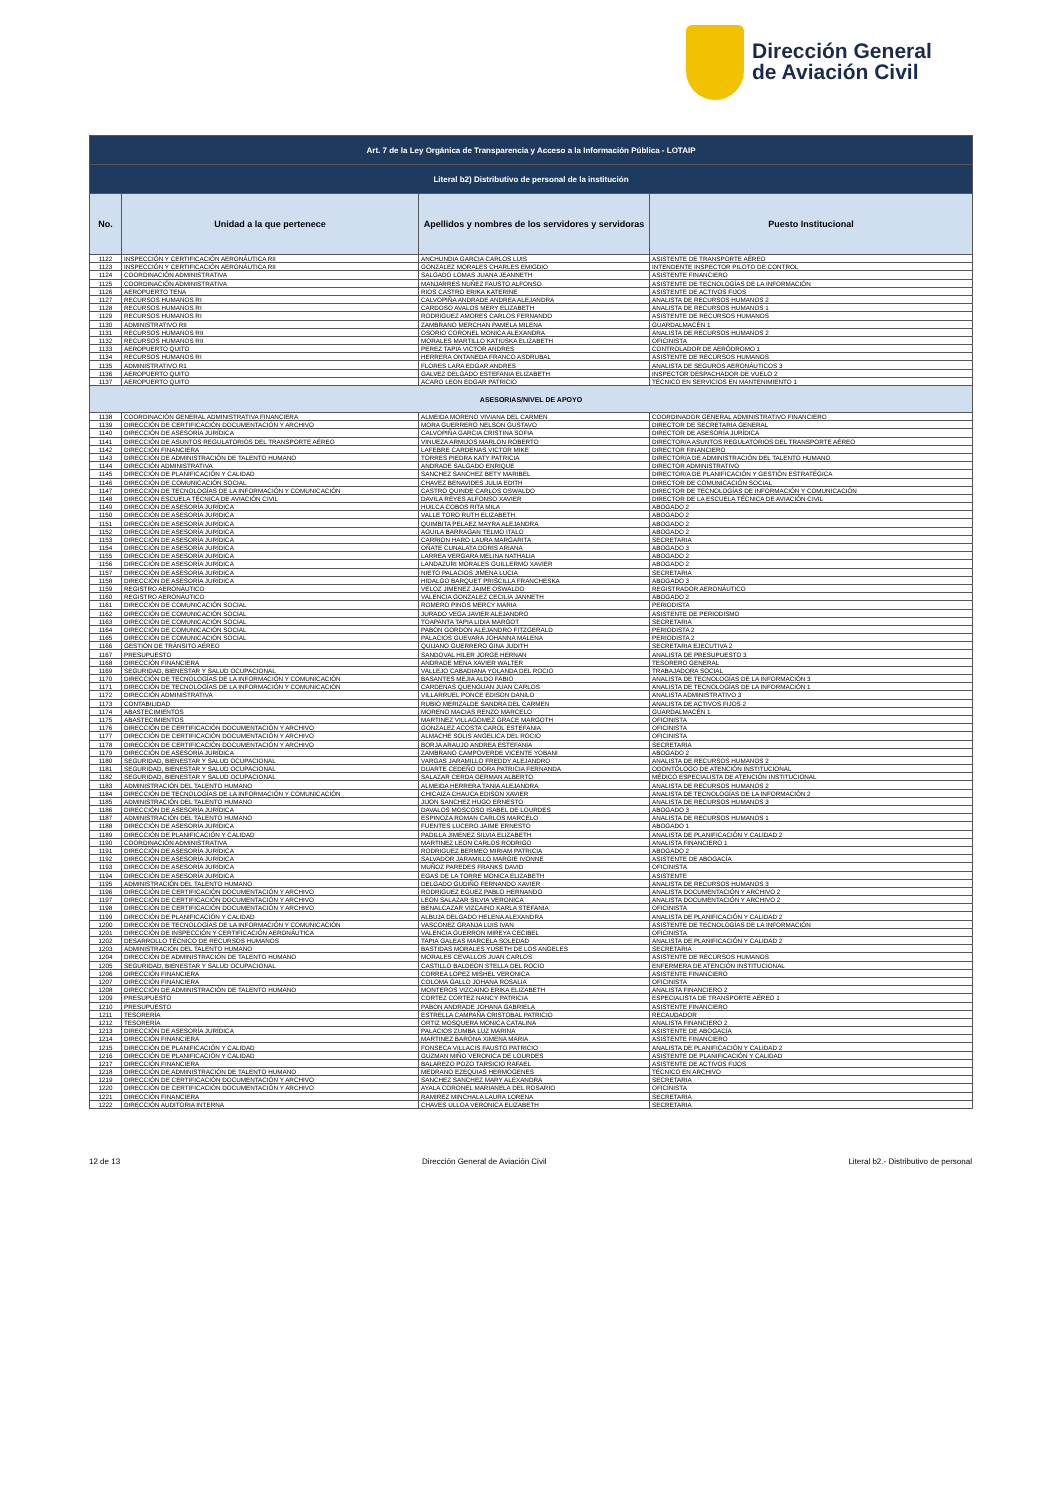Dirección General
de Aviación Civil
| Art. 7 de la Ley Orgánica de Transparencia y Acceso a la Información Pública - LOTAIP | | | |
| Literal b2) Distributivo de personal de la institución | | | |
| No. | Unidad a la que pertenece | Apellidos y nombres de los servidores y servidoras | Puesto Institucional |
| 1122 | INSPECCIÓN Y CERTIFICACIÓN AERONÁUTICA RII | ANCHUNDIA GARCIA CARLOS LUIS | ASISTENTE DE TRANSPORTE AÉREO |
| 1123 | INSPECCIÓN Y CERTIFICACIÓN AERONÁUTICA RII | GONZALEZ MORALES CHARLES EMIGDIO | INTENDENTE INSPECTOR PILOTO DE CONTROL |
| 1124 | COORDINACIÓN ADMINISTRATIVA | SALGADO LOMAS JUANA JEANNETH | ASISTENTE FINANCIERO |
| 1125 | COORDINACIÓN ADMINISTRATIVA | MANJARRES NUÑEZ FAUSTO ALFONSO | ASISTENTE DE TECNOLOGÍAS DE LA INFORMACIÓN |
| 1126 | AEROPUERTO TENA | RIOS CASTRO ERIKA KATERINE | ASISTENTE DE ACTIVOS FIJOS |
| 1127 | RECURSOS HUMANOS RI | CALVOPIÑA ANDRADE ANDREA ALEJANDRA | ANALISTA DE RECURSOS HUMANOS 2 |
| 1128 | RECURSOS HUMANOS RI | CARDOSO AVALOS MERY ELIZABETH | ANALISTA DE RECURSOS HUMANOS 1 |
| 1129 | RECURSOS HUMANOS RI | RODRIGUEZ AMORES CARLOS FERNANDO | ASISTENTE DE RECURSOS HUMANOS |
| 1130 | ADMINISTRATIVO RII | ZAMBRANO MERCHAN PAMELA MILENA | GUARDALMACÉN 1 |
| 1131 | RECURSOS HUMANOS RII | OSORIO CORONEL MONICA ALEXANDRA | ANALISTA DE RECURSOS HUMANOS 2 |
| 1132 | RECURSOS HUMANOS RII | MORALES MARTILLO KATIUSKA ELIZABETH | OFICINISTA |
| 1133 | AEROPUERTO QUITO | PEREZ TAPIA VICTOR ANDRES | CONTROLADOR DE AERÓDROMO 1 |
| 1134 | RECURSOS HUMANOS RI | HERRERA ONTANEDA FRANCO ASDRUBAL | ASISTENTE DE RECURSOS HUMANOS |
| 1135 | ADMINISTRATIVO R1 | FLORES LARA EDGAR ANDRES | ANALISTA DE SEGUROS AERONÁUTICOS 3 |
| 1136 | AEROPUERTO QUITO | GALVEZ DELGADO ESTEFANIA ELIZABETH | INSPECTOR DESPACHADOR DE VUELO 2 |
| 1137 | AEROPUERTO QUITO | ACARO LEON EDGAR PATRICIO | TÉCNICO EN SERVICIOS EN MANTENIMIENTO 1 |
| ASESORIAS/NIVEL DE APOYO | | | |
| 1138 | COORDINACIÓN GENERAL ADMINISTRATIVA FINANCIERA | ALMEIDA MORENO VIVIANA DEL CARMEN | COORDINADOR GENERAL ADMINISTRATIVO FINANCIERO |
| 1139 | DIRECCIÓN DE CERTIFICACIÓN DOCUMENTACIÓN Y ARCHIVO | MORA GUERRERO NELSON GUSTAVO | DIRECTOR DE SECRETARIA GENERAL |
| 1140 | DIRECCIÓN DE ASESORÍA JURÍDICA | CALVOPIÑA GARCIA CRISTINA SOFIA | DIRECTOR DE ASESORÍA JURÍDICA |
| 1141 | DIRECCIÓN DE ASUNTOS REGULATORIOS DEL TRANSPORTE AÉREO | VINUEZA ARMIJOS MARLON ROBERTO | DIRECTOR/A ASUNTOS REGULATORIOS DEL TRANSPORTE AÉREO |
| 1142 | DIRECCIÓN FINANCIERA | LAFEBRE CARDENAS VICTOR MIKE | DIRECTOR FINANCIERO |
| 1143 | DIRECCIÓN DE ADMINISTRACIÓN DE TALENTO HUMANO | TORRES PIEDRA KATY PATRICIA | DIRECTOR/A DE ADMINISTRACIÓN DEL TALENTO HUMANO |
| 1144 | DIRECCIÓN ADMINISTRATIVA | ANDRADE SALGADO ENRIQUE | DIRECTOR ADMINISTRATIVO |
| 1145 | DIRECCIÓN DE PLANIFICACIÓN Y CALIDAD | SANCHEZ SANCHEZ BETY MARIBEL | DIRECTOR/A DE PLANIFICACIÓN Y GESTIÓN ESTRATÉGICA |
| 1146 | DIRECCIÓN DE COMUNICACIÓN SOCIAL | CHAVEZ BENAVIDES JULIA EDITH | DIRECTOR DE COMUNICACIÓN SOCIAL |
| 1147 | DIRECCIÓN DE TECNOLOGÍAS DE LA INFORMACIÓN Y COMUNICACIÓN | CASTRO QUINDE CARLOS OSWALDO | DIRECTOR DE TECNOLOGÍAS DE INFORMACIÓN Y COMUNICACIÓN |
| 1148 | DIRECCIÓN ESCUELA TÉCNICA DE AVIACIÓN CIVIL | DAVILA REYES ALFONSO XAVIER | DIRECTOR DE LA ESCUELA TÉCNICA DE AVIACIÓN CIVIL |
| 1149 | DIRECCIÓN DE ASESORÍA JURÍDICA | HUILCA COBOS RITA MILA | ABOGADO 2 |
| 1150 | DIRECCIÓN DE ASESORÍA JURÍDICA | VALLE TORO RUTH ELIZABETH | ABOGADO 2 |
| 1151 | DIRECCIÓN DE ASESORÍA JURÍDICA | QUIMBITA PELAEZ MAYRA ALEJANDRA | ABOGADO 2 |
| 1152 | DIRECCIÓN DE ASESORÍA JURÍDICA | AGUILA BARRAGAN TELMO ITALO | ABOGADO 2 |
| 1153 | DIRECCIÓN DE ASESORÍA JURÍDICA | CARRION HARO LAURA MARGARITA | SECRETARIA |
| 1154 | DIRECCIÓN DE ASESORÍA JURÍDICA | OÑATE CUNALATA DORIS ARIANA | ABOGADO 3 |
| 1155 | DIRECCIÓN DE ASESORÍA JURÍDICA | LARREA VERGARA MELINA NATHALIA | ABOGADO 2 |
| 1156 | DIRECCIÓN DE ASESORÍA JURÍDICA | LANDAZURI MORALES GUILLERMO XAVIER | ABOGADO 2 |
| 1157 | DIRECCIÓN DE ASESORÍA JURÍDICA | NIETO PALACIOS JIMENA LUCIA | SECRETARIA |
| 1158 | DIRECCIÓN DE ASESORÍA JURÍDICA | HIDALGO BARQUET PRISCILLA FRANCHESKA | ABOGADO 3 |
| 1159 | REGISTRO AERONÁUTICO | VELOZ JIMENEZ JAIME OSWALDO | REGISTRADOR AERONÁUTICO |
| 1160 | REGISTRO AERONÁUTICO | VALENCIA GONZALEZ CECILIA JANNETH | ABOGADO 2 |
| 1161 | DIRECCIÓN DE COMUNICACIÓN SOCIAL | ROMERO PINOS MERCY MARIA | PERIODISTA |
| 1162 | DIRECCIÓN DE COMUNICACIÓN SOCIAL | JURADO VEGA JAVIER ALEJANDRO | ASISTENTE DE PERIODISMO |
| 1163 | DIRECCIÓN DE COMUNICACIÓN SOCIAL | TOAPANTA TAPIA LIDIA MARGOT | SECRETARIA |
| 1164 | DIRECCIÓN DE COMUNICACIÓN SOCIAL | PABON GORDON ALEJANDRO FITZGERALD | PERIODISTA 2 |
| 1165 | DIRECCIÓN DE COMUNICACIÓN SOCIAL | PALACIOS GUEVARA JOHANNA MALENA | PERIODISTA 2 |
| 1166 | GESTIÓN DE TRÁNSITO AÉREO | QUIJANO GUERRERO GINA JUDITH | SECRETARIA EJECUTIVA 2 |
| 1167 | PRESUPUESTO | SANDOVAL HILER JORGE HERNAN | ANALISTA DE PRESUPUESTO 3 |
| 1168 | DIRECCIÓN FINANCIERA | ANDRADE MENA XAVIER WALTER | TESORERO GENERAL |
| 1169 | SEGURIDAD, BIENESTAR Y SALUD OCUPACIONAL | VALLEJO CABADIANA YOLANDA DEL ROCIO | TRABAJADORA SOCIAL |
| 1170 | DIRECCIÓN DE TECNOLOGÍAS DE LA INFORMACIÓN Y COMUNICACIÓN | BASANTES MEJIA ALDO FABIO | ANALISTA DE TECNOLOGÍAS DE LA INFORMACIÓN 3 |
| 1171 | DIRECCIÓN DE TECNOLOGÍAS DE LA INFORMACIÓN Y COMUNICACIÓN | CARDENAS QUENGUAN JUAN CARLOS | ANALISTA DE TECNOLOGÍAS DE LA INFORMACIÓN 1 |
| 1172 | DIRECCIÓN ADMINISTRATIVA | VILLARRUEL PONCE EDISON DANILO | ANALISTA ADMINISTRATIVO 3 |
| 1173 | CONTABILIDAD | RUBIO MERIZALDE SANDRA DEL CARMEN | ANALISTA DE ACTIVOS FIJOS 2 |
| 1174 | ABASTECIMIENTOS | MORENO MACIAS RENZO MARCELO | GUARDALMACÉN 1 |
| 1175 | ABASTECIMIENTOS | MARTINEZ VILLAGOMEZ GRACE MARGOTH | OFICINISTA |
| 1176 | DIRECCIÓN DE CERTIFICACIÓN DOCUMENTACIÓN Y ARCHIVO | GONZALEZ ACOSTA CAROL ESTEFANIA | OFICINISTA |
| 1177 | DIRECCIÓN DE CERTIFICACIÓN DOCUMENTACIÓN Y ARCHIVO | ALMACHE SOLIS ANGELICA DEL ROCIO | OFICINISTA |
| 1178 | DIRECCIÓN DE CERTIFICACIÓN DOCUMENTACIÓN Y ARCHIVO | BORJA ARAUJO ANDREA ESTEFANIA | SECRETARIA |
| 1179 | DIRECCIÓN DE ASESORÍA JURÍDICA | ZAMBRANO CAMPOVERDE VICENTE YOBANI | ABOGADO 2 |
| 1180 | SEGURIDAD, BIENESTAR Y SALUD OCUPACIONAL | VARGAS JARAMILLO FREDDY ALEJANDRO | ANALISTA DE RECURSOS HUMANOS 2 |
| 1181 | SEGURIDAD, BIENESTAR Y SALUD OCUPACIONAL | DUARTE CEDEÑO DORA PATRICIA FERNANDA | ODONTÓLOGO DE ATENCIÓN INSTITUCIONAL |
| 1182 | SEGURIDAD, BIENESTAR Y SALUD OCUPACIONAL | SALAZAR CERDA GERMAN ALBERTO | MÉDICO ESPECIALISTA DE ATENCIÓN INSTITUCIONAL |
| 1183 | ADMINISTRACIÓN DEL TALENTO HUMANO | ALMEIDA HERRERA TANIA ALEJANDRA | ANALISTA DE RECURSOS HUMANOS 2 |
| 1184 | DIRECCIÓN DE TECNOLOGÍAS DE LA INFORMACIÓN Y COMUNICACIÓN | CHICAIZA CHAUCA EDISON XAVIER | ANALISTA DE TECNOLOGÍAS DE LA INFORMACIÓN 2 |
| 1185 | ADMINISTRACIÓN DEL TALENTO HUMANO | JIJON SANCHEZ HUGO ERNESTO | ANALISTA DE RECURSOS HUMANOS 3 |
| 1186 | DIRECCIÓN DE ASESORÍA JURÍDICA | DAVALOS MOSCOSO ISABEL DE LOURDES | ABOGADO 3 |
| 1187 | ADMINISTRACIÓN DEL TALENTO HUMANO | ESPINOZA ROMAN CARLOS MARCELO | ANALISTA DE RECURSOS HUMANOS 1 |
| 1188 | DIRECCIÓN DE ASESORÍA JURÍDICA | FUENTES LUCERO JAIME ERNESTO | ABOGADO 1 |
| 1189 | DIRECCIÓN DE PLANIFICACIÓN Y CALIDAD | PADILLA JIMENEZ SILVIA ELIZABETH | ANALISTA DE PLANIFICACIÓN Y CALIDAD 2 |
| 1190 | COORDINACIÓN ADMINISTRATIVA | MARTINEZ LEON CARLOS RODRIGO | ANALISTA FINANCIERO 1 |
| 1191 | DIRECCIÓN DE ASESORÍA JURÍDICA | RODRIGUEZ BERMEO MIRIAM PATRICIA | ABOGADO 2 |
| 1192 | DIRECCIÓN DE ASESORÍA JURÍDICA | SALVADOR JARAMILLO MARGIE IVONNE | ASISTENTE DE ABOGACÍA |
| 1193 | DIRECCIÓN DE ASESORÍA JURÍDICA | MUÑOZ PAREDES FRANKS DAVID | OFICINISTA |
| 1194 | DIRECCIÓN DE ASESORÍA JURÍDICA | EGAS DE LA TORRE MONICA ELIZABETH | ASISTENTE |
| 1195 | ADMINISTRACIÓN DEL TALENTO HUMANO | DELGADO GUDIÑO FERNANDO XAVIER | ANALISTA DE RECURSOS HUMANOS 3 |
| 1196 | DIRECCIÓN DE CERTIFICACIÓN DOCUMENTACIÓN Y ARCHIVO | RODRIGUEZ EGUEZ PABLO HERNANDO | ANALISTA DOCUMENTACIÓN Y ARCHIVO 2 |
| 1197 | DIRECCIÓN DE CERTIFICACIÓN DOCUMENTACIÓN Y ARCHIVO | LEON SALAZAR SILVIA VERONICA | ANALISTA DOCUMENTACIÓN Y ARCHIVO 2 |
| 1198 | DIRECCIÓN DE CERTIFICACIÓN DOCUMENTACIÓN Y ARCHIVO | BENALCAZAR VIZCAINO KARLA STEFANIA | OFICINISTA |
| 1199 | DIRECCIÓN DE PLANIFICACIÓN Y CALIDAD | ALBUJA DELGADO HELENA ALEXANDRA | ANALISTA DE PLANIFICACIÓN Y CALIDAD 2 |
| 1200 | DIRECCIÓN DE TECNOLOGÍAS DE LA INFORMACIÓN Y COMUNICACIÓN | VASCONEZ GRANJA LUIS IVAN | ASISTENTE DE TECNOLOGÍAS DE LA INFORMACIÓN |
| 1201 | DIRECCIÓN DE INSPECCIÓN Y CERTIFICACIÓN AERONÁUTICA | VALENCIA GUERRON MIREYA CECIBEL | OFICINISTA |
| 1202 | DESARROLLO TÉCNICO DE RECURSOS HUMANOS | TAPIA GALEAS MARCELA SOLEDAD | ANALISTA DE PLANIFICACIÓN Y CALIDAD 2 |
| 1203 | ADMINISTRACIÓN DEL TALENTO HUMANO | BASTIDAS MORALES YUSETH DE LOS ANGELES | SECRETARIA |
| 1204 | DIRECCIÓN DE ADMINISTRACIÓN DE TALENTO HUMANO | MORALES CEVALLOS JUAN CARLOS | ASISTENTE DE RECURSOS HUMANOS |
| 1205 | SEGURIDAD, BIENESTAR Y SALUD OCUPACIONAL | CASTILLO BALDEON STELLA DEL ROCIO | ENFERMERA DE ATENCIÓN INSTITUCIONAL |
| 1206 | DIRECCIÓN FINANCIERA | CORREA LOPEZ MISHEL VERONICA | ASISTENTE FINANCIERO |
| 1207 | DIRECCIÓN FINANCIERA | COLOMA GALLO JOHANA ROSALIA | OFICINISTA |
| 1208 | DIRECCIÓN DE ADMINISTRACIÓN DE TALENTO HUMANO | MONTEROS VIZCAINO ERIKA ELIZABETH | ANALISTA FINANCIERO 2 |
| 1209 | PRESUPUESTO | CORTEZ CORTEZ NANCY PATRICIA | ESPECIALISTA DE TRANSPORTE AÉREO 1 |
| 1210 | PRESUPUESTO | PABON ANDRADE JOHANA GABRIELA | ASISTENTE FINANCIERO |
| 1211 | TESORERÍA | ESTRELLA CAMPAÑA CRISTOBAL PATRICIO | RECAUDADOR |
| 1212 | TESORERÍA | ORTIZ MOSQUERA MONICA CATALINA | ANALISTA FINANCIERO 2 |
| 1213 | DIRECCIÓN DE ASESORÍA JURÍDICA | PALACIOS ZUMBA LUZ MARINA | ASISTENTE DE ABOGACÍA |
| 1214 | DIRECCIÓN FINANCIERA | MARTINEZ BARONA XIMENA MARIA | ASISTENTE FINANCIERO |
| 1215 | DIRECCIÓN DE PLANIFICACIÓN Y CALIDAD | FONSECA VILLACIS FAUSTO PATRICIO | ANALISTA DE PLANIFICACIÓN Y CALIDAD 2 |
| 1216 | DIRECCIÓN DE PLANIFICACIÓN Y CALIDAD | GUZMAN MIÑO VERONICA DE LOURDES | ASISTENTE DE PLANIFICACIÓN Y CALIDAD |
| 1217 | DIRECCIÓN FINANCIERA | BALAREZO POZO TARSICIO RAFAEL | ASISTENTE DE ACTIVOS FIJOS |
| 1218 | DIRECCIÓN DE ADMINISTRACIÓN DE TALENTO HUMANO | MEDRANO EZEQUIAS HERMOGENES | TÉCNICO EN ARCHIVO |
| 1219 | DIRECCIÓN DE CERTIFICACIÓN DOCUMENTACIÓN Y ARCHIVO | SANCHEZ SANCHEZ MARY ALEXANDRA | SECRETARIA |
| 1220 | DIRECCIÓN DE CERTIFICACIÓN DOCUMENTACIÓN Y ARCHIVO | AYALA CORONEL MARIANELA DEL ROSARIO | OFICINISTA |
| 1221 | DIRECCIÓN FINANCIERA | RAMIREZ MINCHALA LAURA LORENA | SECRETARIA |
| 1222 | DIRECCIÓN AUDITORIA INTERNA | CHAVES ULLOA VERONICA ELIZABETH | SECRETARIA |
12 de 13 Dirección General de Aviación Civil Literal b2.- Distributivo de personal